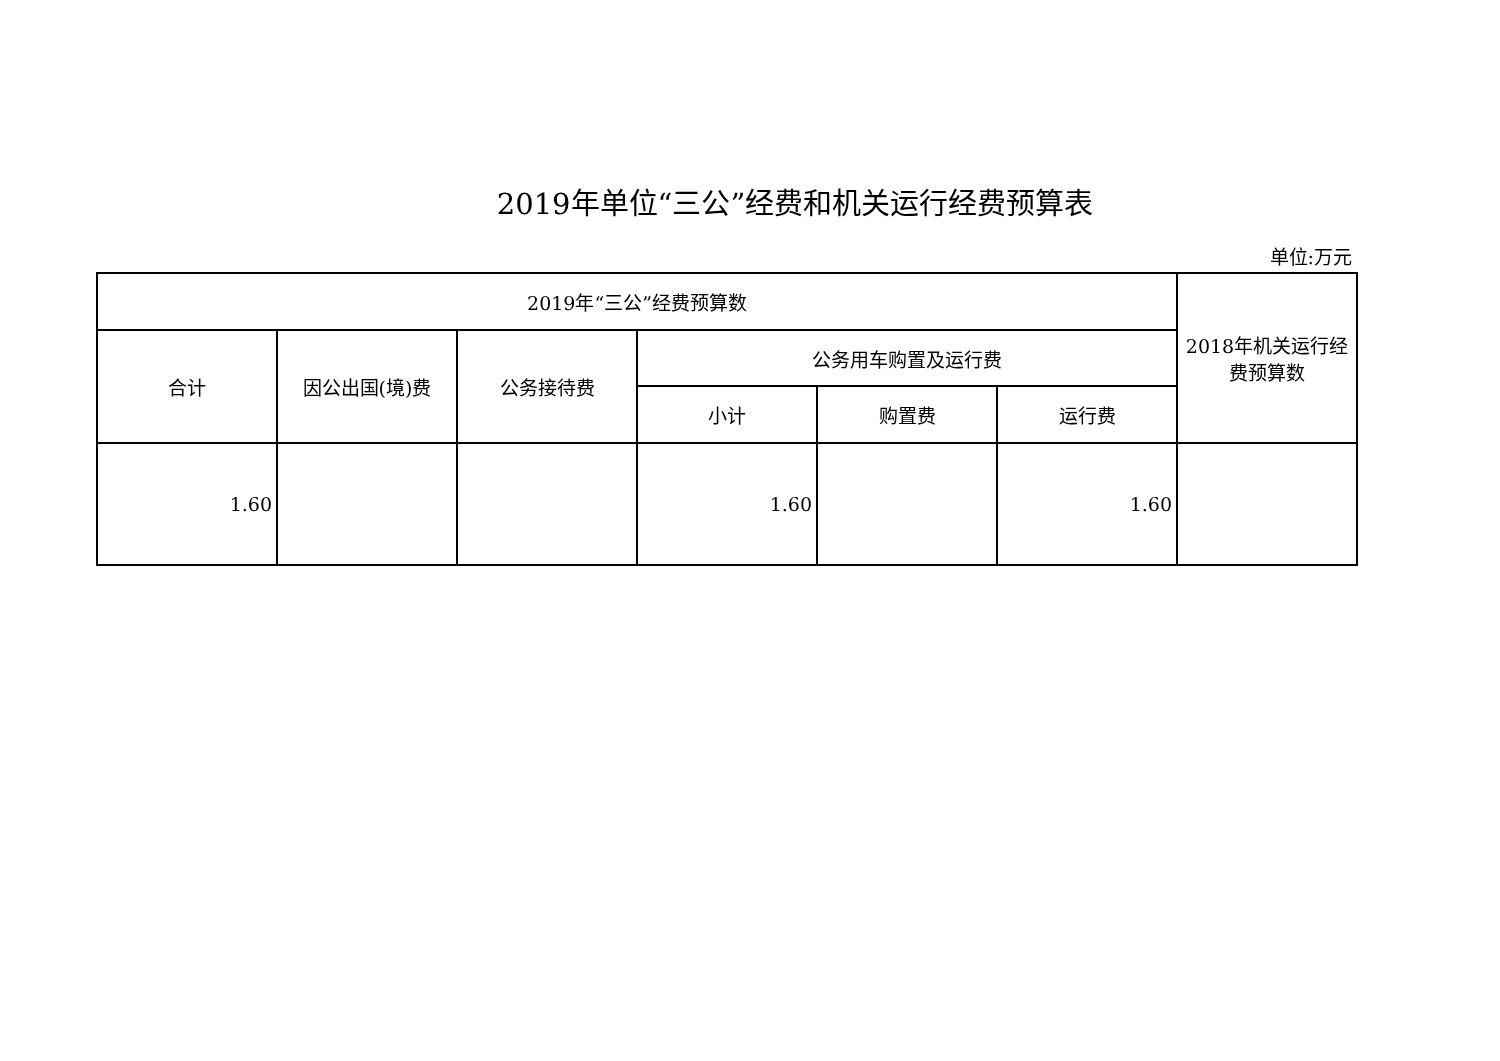2019年单位“三公”经费和机关运行经费预算表
单位:万元
| 2019年“三公”经费预算数 | | | | | | 2018年机关运行经费预算数 |
| --- | --- | --- | --- | --- | --- | --- |
| 合计 | 因公出国(境)费 | 公务接待费 | 公务用车购置及运行费 | | | |
| | | | 小计 | 购置费 | 运行费 | |
| 1.60 | | | 1.60 | | 1.60 | |